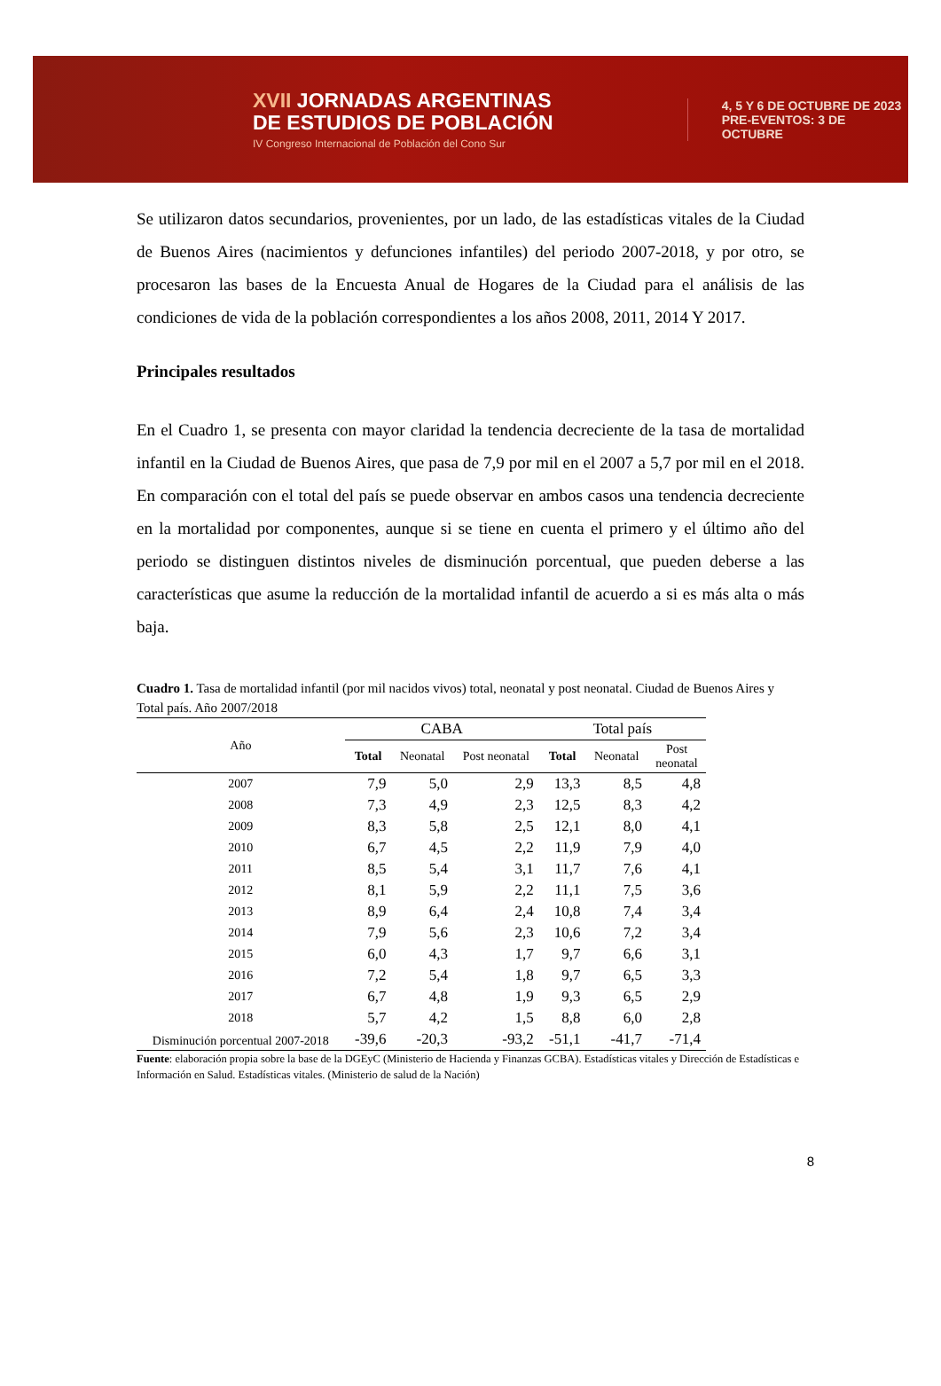XVII JORNADAS ARGENTINAS
DE ESTUDIOS DE POBLACIÓN
IV Congreso Internacional de Población del Cono Sur
4, 5 Y 6 DE OCTUBRE DE 2023
PRE-EVENTOS: 3 DE OCTUBRE
Se utilizaron datos secundarios, provenientes, por un lado, de las estadísticas vitales de la Ciudad de Buenos Aires (nacimientos y defunciones infantiles) del periodo 2007-2018, y por otro, se procesaron las bases de la Encuesta Anual de Hogares de la Ciudad para el análisis de las condiciones de vida de la población correspondientes a los años 2008, 2011, 2014 Y 2017.
Principales resultados
En el Cuadro 1, se presenta con mayor claridad la tendencia decreciente de la tasa de mortalidad infantil en la Ciudad de Buenos Aires, que pasa de 7,9 por mil en el 2007 a 5,7 por mil en el 2018. En comparación con el total del país se puede observar en ambos casos una tendencia decreciente en la mortalidad por componentes, aunque si se tiene en cuenta el primero y el último año del periodo se distinguen distintos niveles de disminución porcentual, que pueden deberse a las características que asume la reducción de la mortalidad infantil de acuerdo a si es más alta o más baja.
Cuadro 1. Tasa de mortalidad infantil (por mil nacidos vivos) total, neonatal y post neonatal. Ciudad de Buenos Aires y Total país. Año 2007/2018
| Año | CABA | | | Total país | | |
| --- | --- | --- | --- | --- | --- | --- |
| | Total | Neonatal | Post neonatal | Total | Neonatal | Post neonatal |
| 2007 | 7,9 | 5,0 | 2,9 | 13,3 | 8,5 | 4,8 |
| 2008 | 7,3 | 4,9 | 2,3 | 12,5 | 8,3 | 4,2 |
| 2009 | 8,3 | 5,8 | 2,5 | 12,1 | 8,0 | 4,1 |
| 2010 | 6,7 | 4,5 | 2,2 | 11,9 | 7,9 | 4,0 |
| 2011 | 8,5 | 5,4 | 3,1 | 11,7 | 7,6 | 4,1 |
| 2012 | 8,1 | 5,9 | 2,2 | 11,1 | 7,5 | 3,6 |
| 2013 | 8,9 | 6,4 | 2,4 | 10,8 | 7,4 | 3,4 |
| 2014 | 7,9 | 5,6 | 2,3 | 10,6 | 7,2 | 3,4 |
| 2015 | 6,0 | 4,3 | 1,7 | 9,7 | 6,6 | 3,1 |
| 2016 | 7,2 | 5,4 | 1,8 | 9,7 | 6,5 | 3,3 |
| 2017 | 6,7 | 4,8 | 1,9 | 9,3 | 6,5 | 2,9 |
| 2018 | 5,7 | 4,2 | 1,5 | 8,8 | 6,0 | 2,8 |
| Disminución porcentual 2007-2018 | -39,6 | -20,3 | -93,2 | -51,1 | -41,7 | -71,4 |
Fuente: elaboración propia sobre la base de la DGEyC (Ministerio de Hacienda y Finanzas GCBA). Estadísticas vitales y Dirección de Estadísticas e Información en Salud. Estadísticas vitales. (Ministerio de salud de la Nación)
8